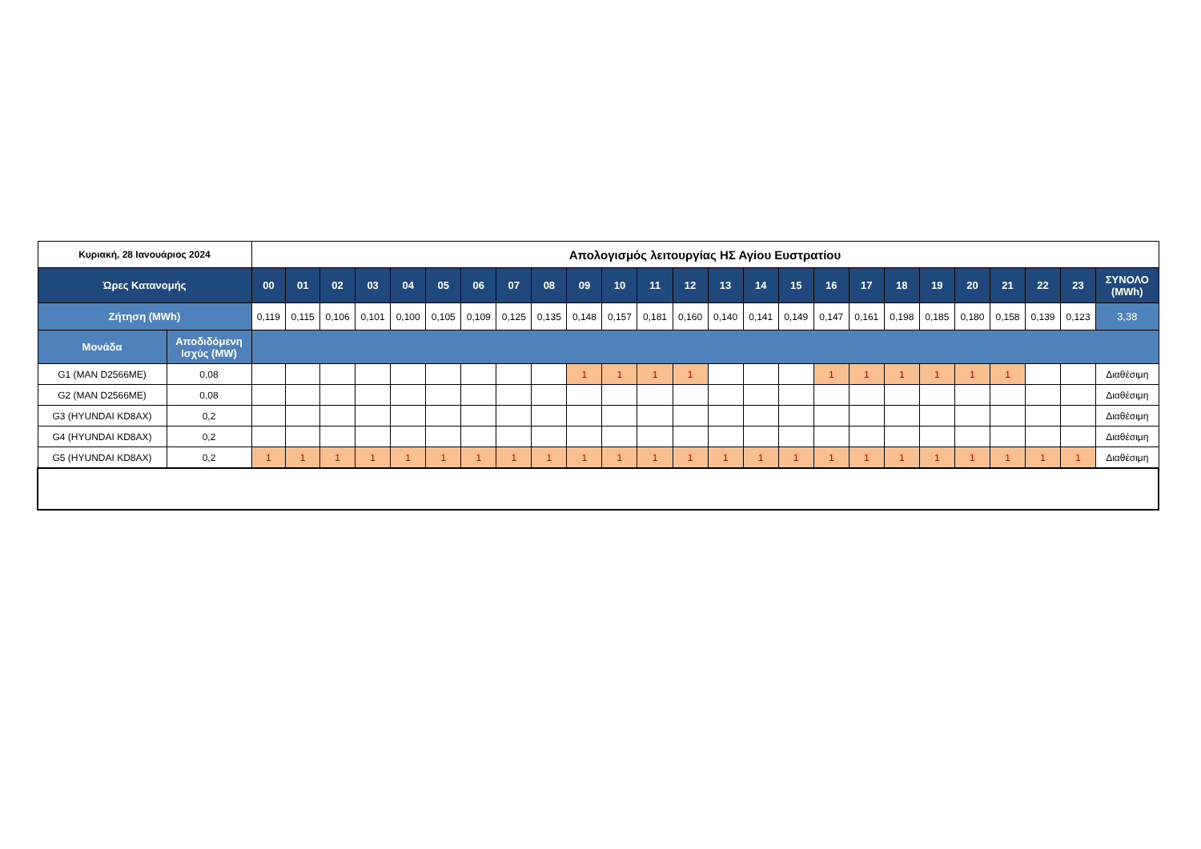| Κυριακή, 28 Ιανουάριος 2024 | | Απολογισμός λειτουργίας ΗΣ Αγίου Ευστρατίου | | | | | | | | | | | | | | | | | | | | | | | | |
| Ώρες Κατανομής | | 00 | 01 | 02 | 03 | 04 | 05 | 06 | 07 | 08 | 09 | 10 | 11 | 12 | 13 | 14 | 15 | 16 | 17 | 18 | 19 | 20 | 21 | 22 | 23 | ΣΥΝΟΛΟ (MWh) |
| Ζήτηση (MWh) | | 0,119 | 0,115 | 0,106 | 0,101 | 0,100 | 0,105 | 0,109 | 0,125 | 0,135 | 0,148 | 0,157 | 0,181 | 0,160 | 0,140 | 0,141 | 0,149 | 0,147 | 0,161 | 0,198 | 0,185 | 0,180 | 0,158 | 0,139 | 0,123 | 3,38 |
| Μονάδα | Αποδιδόμενη Ισχύς (MW) | | | | | | | | | | | | | | | | | | | | | | | | | |
| G1 (MAN D2566ME) | 0,08 | | | | | | | | | | 1 | 1 | 1 | 1 | | | | 1 | 1 | 1 | 1 | 1 | 1 | | | Διαθέσιμη |
| G2 (MAN D2566ME) | 0,08 | | | | | | | | | | | | | | | | | | | | | | | | | Διαθέσιμη |
| G3 (HYUNDAI KD8AX) | 0,2 | | | | | | | | | | | | | | | | | | | | | | | | | Διαθέσιμη |
| G4 (HYUNDAI KD8AX) | 0,2 | | | | | | | | | | | | | | | | | | | | | | | | | Διαθέσιμη |
| G5 (HYUNDAI KD8AX) | 0,2 | 1 | 1 | 1 | 1 | 1 | 1 | 1 | 1 | 1 | 1 | 1 | 1 | 1 | 1 | 1 | 1 | 1 | 1 | 1 | 1 | 1 | 1 | 1 | 1 | Διαθέσιμη |